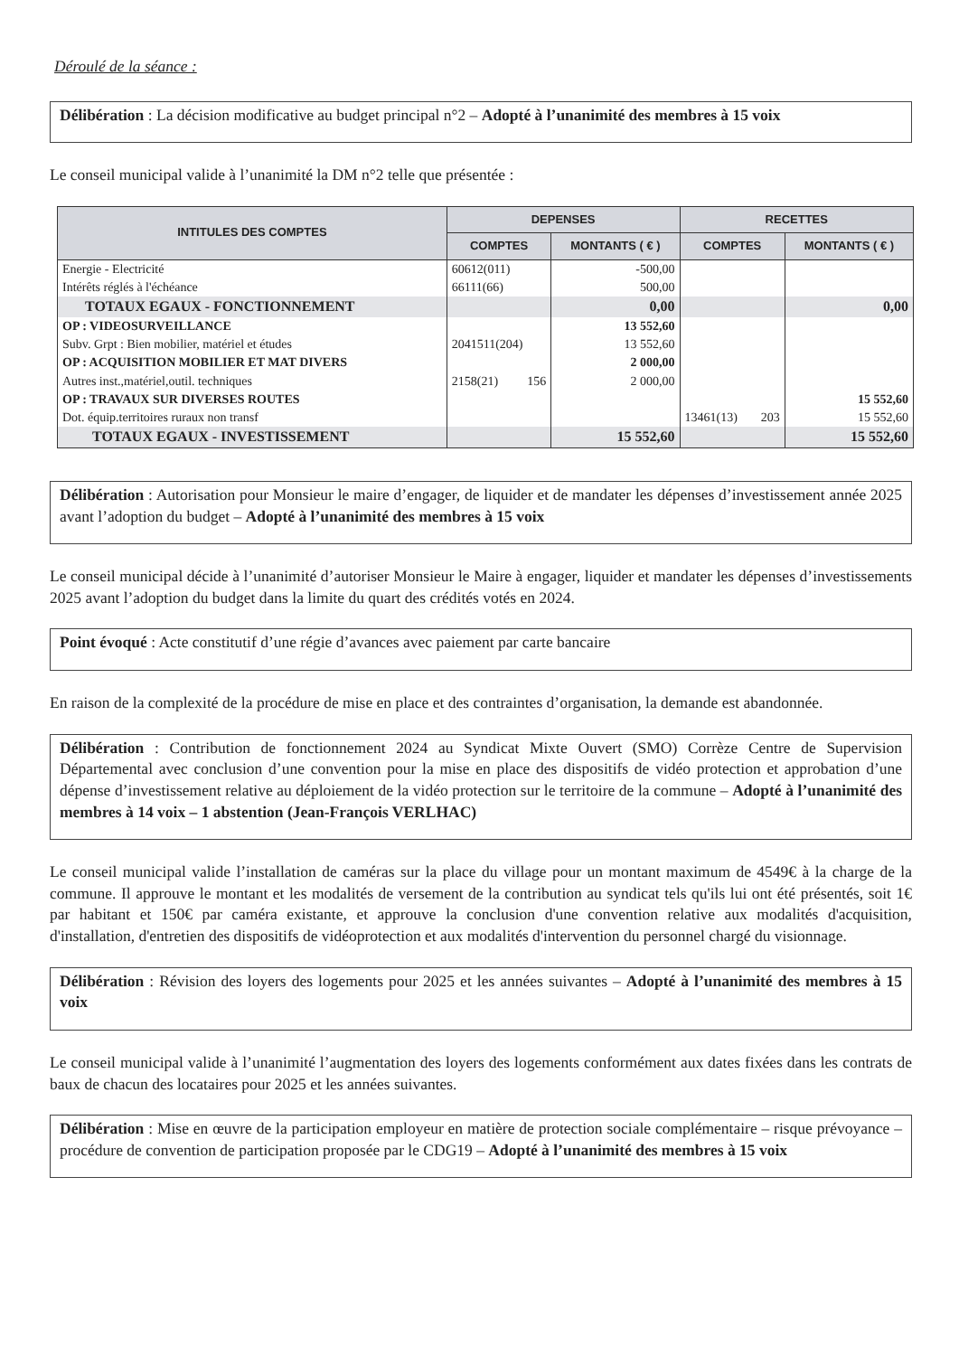Déroulé de la séance :
Délibération : La décision modificative au budget principal n°2 – Adopté à l’unanimité des membres à 15 voix
Le conseil municipal valide à l’unanimité la DM n°2 telle que présentée :
| INTITULES DES COMPTES | DEPENSES | | RECETTES | |
| --- | --- | --- | --- | --- |
| | COMPTES | MONTANTS ( € ) | COMPTES | MONTANTS ( € ) |
| Energie - Electricité | 60612(011) | -500,00 | | |
| Intérêts réglés à l'échéance | 66111(66) | 500,00 | | |
| TOTAUX EGAUX - FONCTIONNEMENT | | 0,00 | | 0,00 |
| OP : VIDEOSURVEILLANCE | | 13 552,60 | | |
| Subv. Grpt : Bien mobilier, matériel et études | 2041511(204) | 13 552,60 | | |
| OP : ACQUISITION MOBILIER ET MAT DIVERS | | 2 000,00 | | |
| Autres inst.,matériel,outil. techniques | 2158(21) 156 | 2 000,00 | | |
| OP : TRAVAUX SUR DIVERSES ROUTES | | | | 15 552,60 |
| Dot. équip.territoires ruraux non transf | | | 13461(13) 203 | 15 552,60 |
| TOTAUX EGAUX - INVESTISSEMENT | | 15 552,60 | | 15 552,60 |
Délibération : Autorisation pour Monsieur le maire d’engager, de liquider et de mandater les dépenses d’investissement année 2025 avant l’adoption du budget – Adopté à l’unanimité des membres à 15 voix
Le conseil municipal décide à l’unanimité d’autoriser Monsieur le Maire à engager, liquider et mandater les dépenses d’investissements 2025 avant l’adoption du budget dans la limite du quart des crédités votés en 2024.
Point évoqué : Acte constitutif d’une régie d’avances avec paiement par carte bancaire
En raison de la complexité de la procédure de mise en place et des contraintes d’organisation, la demande est abandonnée.
Délibération : Contribution de fonctionnement 2024 au Syndicat Mixte Ouvert (SMO) Corrèze Centre de Supervision Départemental avec conclusion d’une convention pour la mise en place des dispositifs de vidéo protection et approbation d’une dépense d’investissement relative au déploiement de la vidéo protection sur le territoire de la commune – Adopté à l’unanimité des membres à 14 voix – 1 abstention (Jean-François VERLHAC)
Le conseil municipal valide l’installation de caméras sur la place du village pour un montant maximum de 4549€ à la charge de la commune. Il approuve le montant et les modalités de versement de la contribution au syndicat tels qu'ils lui ont été présentés, soit 1€ par habitant et 150€ par caméra existante, et approuve la conclusion d'une convention relative aux modalités d'acquisition, d'installation, d'entretien des dispositifs de vidéoprotection et aux modalités d'intervention du personnel chargé du visionnage.
Délibération : Révision des loyers des logements pour 2025 et les années suivantes – Adopté à l’unanimité des membres à 15 voix
Le conseil municipal valide à l’unanimité l’augmentation des loyers des logements conformément aux dates fixées dans les contrats de baux de chacun des locataires pour 2025 et les années suivantes.
Délibération : Mise en œuvre de la participation employeur en matière de protection sociale complémentaire – risque prévoyance – procédure de convention de participation proposée par le CDG19 – Adopté à l’unanimité des membres à 15 voix